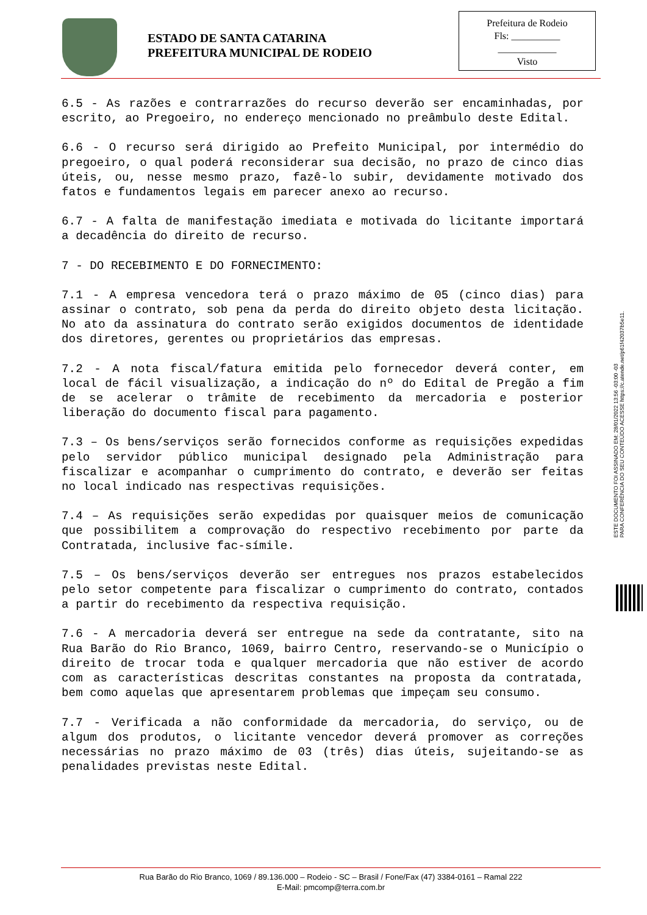ESTADO DE SANTA CATARINA
PREFEITURA MUNICIPAL DE RODEIO
Prefeitura de Rodeio
Fls: __________
____________
Visto
6.5 - As razões e contrarrazões do recurso deverão ser encaminhadas, por escrito, ao Pregoeiro, no endereço mencionado no preâmbulo deste Edital.
6.6 - O recurso será dirigido ao Prefeito Municipal, por intermédio do pregoeiro, o qual poderá reconsiderar sua decisão, no prazo de cinco dias úteis, ou, nesse mesmo prazo, fazê-lo subir, devidamente motivado dos fatos e fundamentos legais em parecer anexo ao recurso.
6.7 - A falta de manifestação imediata e motivada do licitante importará a decadência do direito de recurso.
7 - DO RECEBIMENTO E DO FORNECIMENTO:
7.1 - A empresa vencedora terá o prazo máximo de 05 (cinco dias) para assinar o contrato, sob pena da perda do direito objeto desta licitação. No ato da assinatura do contrato serão exigidos documentos de identidade dos diretores, gerentes ou proprietários das empresas.
7.2 - A nota fiscal/fatura emitida pelo fornecedor deverá conter, em local de fácil visualização, a indicação do nº do Edital de Pregão a fim de se acelerar o trâmite de recebimento da mercadoria e posterior liberação do documento fiscal para pagamento.
7.3 – Os bens/serviços serão fornecidos conforme as requisições expedidas pelo servidor público municipal designado pela Administração para fiscalizar e acompanhar o cumprimento do contrato, e deverão ser feitas no local indicado nas respectivas requisições.
7.4 – As requisições serão expedidas por quaisquer meios de comunicação que possibilitem a comprovação do respectivo recebimento por parte da Contratada, inclusive fac-símile.
7.5 – Os bens/serviços deverão ser entregues nos prazos estabelecidos pelo setor competente para fiscalizar o cumprimento do contrato, contados a partir do recebimento da respectiva requisição.
7.6 - A mercadoria deverá ser entregue na sede da contratante, sito na Rua Barão do Rio Branco, 1069, bairro Centro, reservando-se o Município o direito de trocar toda e qualquer mercadoria que não estiver de acordo com as características descritas constantes na proposta da contratada, bem como aquelas que apresentarem problemas que impeçam seu consumo.
7.7 - Verificada a não conformidade da mercadoria, do serviço, ou de algum dos produtos, o licitante vencedor deverá promover as correções necessárias no prazo máximo de 03 (três) dias úteis, sujeitando-se as penalidades previstas neste Edital.
ESTE DOCUMENTO FOI ASSINADO EM: 28/01/2022 13:56 -03:00 -03
PARA CONFERÊNCIA DO SEU CONTEÚDO ACESSE https://c.atende.net/p61f42037b5e11.
Rua Barão do Rio Branco, 1069 / 89.136.000 – Rodeio - SC – Brasil / Fone/Fax (47) 3384-0161 – Ramal 222
E-Mail: pmcomp@terra.com.br